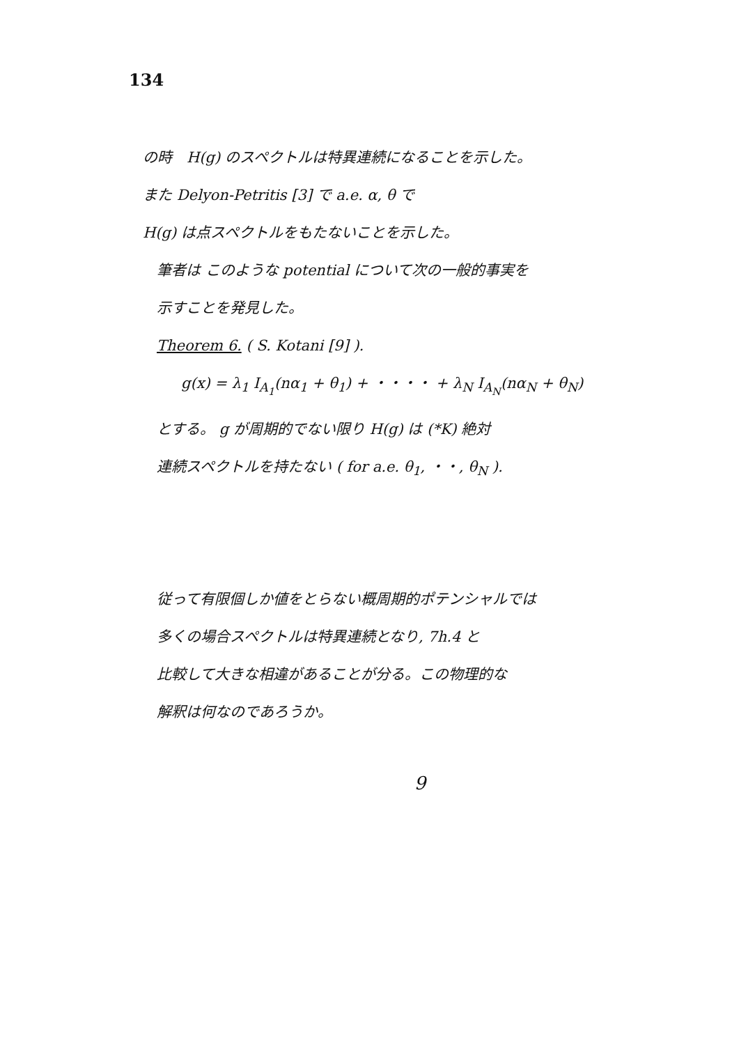134
の時　H(g) のスペクトルは特異連続になることを示した。
また Delyon-Petritis [3] で a.e. α, θ で
H(g) は点スペクトルをもたないことを示した。
筆者は このような potential について次の一般的事実を
示すことを発見した。
Theorem 6. ( S. Kotani [9] ).
g(x) = λ<sub>1</sub> I<sub>A<sub>1</sub></sub>(nα<sub>1</sub> + θ<sub>1</sub>) + ・・・・ + λ<sub>N</sub> I<sub>A<sub>N</sub></sub>(nα<sub>N</sub> + θ<sub>N</sub>)
とする。 g が周期的でない限り H(g) は (*K) 絶対
連続スペクトルを持たない ( for a.e. θ<sub>1</sub>, ・・, θ<sub>N</sub> ).
従って有限個しか値をとらない概周期的ポテンシャルでは
多くの場合スペクトルは特異連続となり, 7h.4 と
比較して大きな相違があることが分る。この物理的な
解釈は何なのであろうか。
9